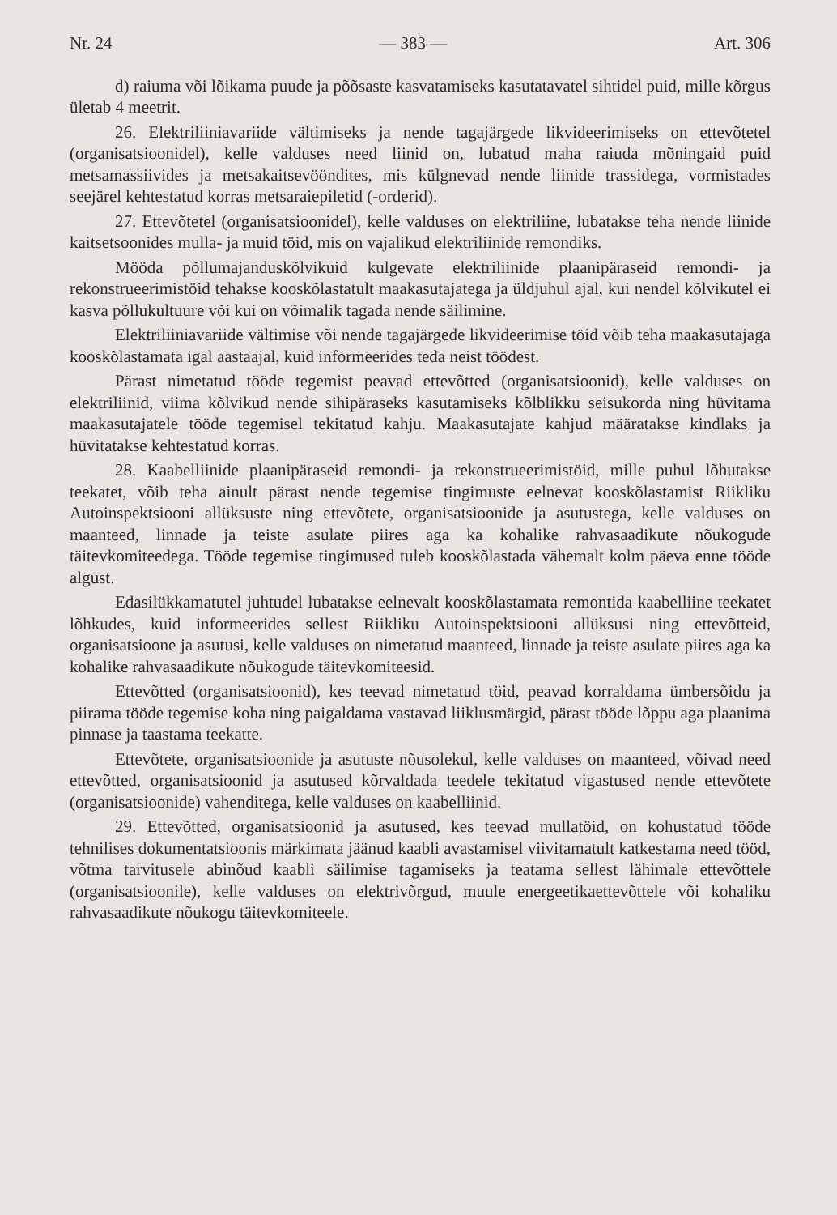Nr. 24 — 383 — Art. 306
d) raiuma või lõikama puude ja põõsaste kasvatamiseks kasutatavatel sihtidel puid, mille kõrgus ületab 4 meetrit.
26. Elektriliiniavariide vältimiseks ja nende tagajärgede likvideerimiseks on ettevõtetel (organisatsioonidel), kelle valduses need liinid on, lubatud maha raiuda mõningaid puid metsamassiivides ja metsakaitsevööndites, mis külgnevad nende liinide trassidega, vormistades seejärel kehtestatud korras metsaraiepiletid (-orderid).
27. Ettevõtetel (organisatsioonidel), kelle valduses on elektriliine, lubatakse teha nende liinide kaitsetsoonides mulla- ja muid töid, mis on vajalikud elektriliinide remondiks.
Mööda põllumajanduskõlvikuid kulgevate elektriliinide plaanipäraseid remondi- ja rekonstrueerimistöid tehakse kooskõlastatult maakasutajatega ja üldjuhul ajal, kui nendel kõlvikutel ei kasva põllukultuure või kui on võimalik tagada nende säilimine.
Elektriliiniavariide vältimise või nende tagajärgede likvideerimise töid võib teha maakasutajaga kooskõlastamata igal aastaajal, kuid informeerides teda neist töödest.
Pärast nimetatud tööde tegemist peavad ettevõtted (organisatsioonid), kelle valduses on elektriliinid, viima kõlvikud nende sihipäraseks kasutamiseks kõlblikku seisukorda ning hüvitama maakasutajatele tööde tegemisel tekitatud kahju. Maakasutajate kahjud määratakse kindlaks ja hüvitatakse kehtestatud korras.
28. Kaabelliinide plaanipäraseid remondi- ja rekonstrueerimistöid, mille puhul lõhutakse teekatet, võib teha ainult pärast nende tegemise tingimuste eelnevat kooskõlastamist Riikliku Autoinspektsiooni allüksuste ning ettevõtete, organisatsioonide ja asutustega, kelle valduses on maanteed, linnade ja teiste asulate piires aga ka kohalike rahvasaadikute nõukogude täitevkomiteedega. Tööde tegemise tingimused tuleb kooskõlastada vähemalt kolm päeva enne tööde algust.
Edasilükkamatutel juhtudel lubatakse eelnevalt kooskõlastamata remontida kaabelliine teekatet lõhkudes, kuid informeerides sellest Riikliku Autoinspektsiooni allüksusi ning ettevõtteid, organisatsioone ja asutusi, kelle valduses on nimetatud maanteed, linnade ja teiste asulate piires aga ka kohalike rahvasaadikute nõukogude täitevkomiteesid.
Ettevõtted (organisatsioonid), kes teevad nimetatud töid, peavad korraldama ümbersõidu ja piirama tööde tegemise koha ning paigaldama vastavad liiklusmärgid, pärast tööde lõppu aga plaanima pinnase ja taastama teekatte.
Ettevõtete, organisatsioonide ja asutuste nõusolekul, kelle valduses on maanteed, võivad need ettevõtted, organisatsioonid ja asutused kõrvaldada teedele tekitatud vigastused nende ettevõtete (organisatsioonide) vahenditega, kelle valduses on kaabelliinid.
29. Ettevõtted, organisatsioonid ja asutused, kes teevad mullatöid, on kohustatud tööde tehnilises dokumentatsioonis märkimata jäänud kaabli avastamisel viivitamatult katkestama need tööd, võtma tarvitusele abinõud kaabli säilimise tagamiseks ja teatama sellest lähimale ettevõttele (organisatsioonile), kelle valduses on elektrivõrgud, muule energeetikaettevõttele või kohaliku rahvasaadikute nõukogu täitevkomiteele.